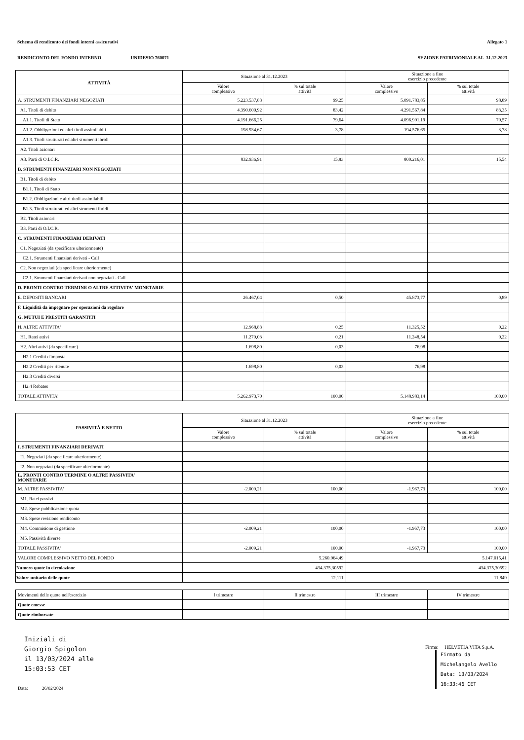Schema di rendiconto dei fondi interni assicurativi Allegato 1
RENDICONTO DEL FONDO INTERNO UNIDESIO 760071 SEZIONE PATRIMONIALE AL 31.12.2023
| ATTIVITÀ | Situazione al 31.12.2023 | | Situazione a fine esercizio precedente | |
| --- | --- | --- | --- | --- |
| | Valore complessivo | % sul totale attività | Valore complessivo | % sul totale attività |
| A. STRUMENTI FINANZIARI NEGOZIATI | 5.223.537,83 | 99,25 | 5.091.783,85 | 98,89 |
| A1. Titoli di debito | 4.390.600,92 | 83,42 | 4.291.567,84 | 83,35 |
| A1.1. Titoli di Stato | 4.191.666,25 | 79,64 | 4.096.991,19 | 79,57 |
| A1.2. Obbligazioni ed altri titoli assimilabili | 198.934,67 | 3,78 | 194.576,65 | 3,78 |
| A1.3. Titoli strutturati ed altri strumenti ibridi | | | | |
| A2. Titoli azionari | | | | |
| A3. Parti di O.I.C.R. | 832.936,91 | 15,83 | 800.216,01 | 15,54 |
| B. STRUMENTI FINANZIARI NON NEGOZIATI | | | | |
| B1. Titoli di debito | | | | |
| B1.1. Titoli di Stato | | | | |
| B1.2. Obbligazioni e altri titoli assimilabili | | | | |
| B1.3. Titoli strutturati ed altri strumenti ibridi | | | | |
| B2. Titoli azionari | | | | |
| B3. Parti di O.I.C.R. | | | | |
| C. STRUMENTI FINANZIARI DERIVATI | | | | |
| C1. Negoziati (da specificare ulteriormente) | | | | |
| C2.1. Strumenti finanziari derivati - Call | | | | |
| C2. Non negoziati (da specificare ulteriormente) | | | | |
| C2.1. Strumenti finanziari derivati non negoziati - Call | | | | |
| D. PRONTI CONTRO TERMINE O ALTRE ATTIVITA' MONETARIE | | | | |
| E. DEPOSITI BANCARI | 26.467,04 | 0,50 | 45.873,77 | 0,89 |
| F. Liquidità da impegnare per operazioni da regolare | | | | |
| G. MUTUI E PRESTITI GARANTITI | | | | |
| H. ALTRE ATTIVITA' | 12.968,83 | 0,25 | 11.325,52 | 0,22 |
| H1. Ratei attivi | 11.270,03 | 0,21 | 11.248,54 | 0,22 |
| H2. Altri attivi (da specificare) | 1.698,80 | 0,03 | 76,98 | |
| H2.1 Crediti d'imposta | | | | |
| H2.2 Crediti per ritenute | 1.698,80 | 0,03 | 76,98 | |
| H2.3 Crediti diversi | | | | |
| H2.4 Rebates | | | | |
| TOTALE ATTIVITA' | 5.262.973,70 | 100,00 | 5.148.983,14 | 100,00 |
| PASSIVITÀ E NETTO | Situazione al 31.12.2023 | | Situazione a fine esercizio precedente | |
| --- | --- | --- | --- | --- |
| | Valore complessivo | % sul totale attività | Valore complessivo | % sul totale attività |
| I. STRUMENTI FINANZIARI DERIVATI | | | | |
| I1. Negoziati (da specificare ulteriormente) | | | | |
| I2. Non negoziati (da specificare ulteriormente) | | | | |
| L. PRONTI CONTRO TERMINE O ALTRE PASSIVITA' MONETARIE | | | | |
| M. ALTRE PASSIVITA' | -2.009,21 | 100,00 | -1.967,73 | 100,00 |
| M1. Ratei passivi | | | | |
| M2. Spese pubblicazione quota | | | | |
| M3. Spese revisione rendiconto | | | | |
| M4. Commisione di gestione | -2.009,21 | 100,00 | -1.967,73 | 100,00 |
| M5. Passività diverse | | | | |
| TOTALE PASSIVITA' | -2.009,21 | 100,00 | -1.967,73 | 100,00 |
| VALORE COMPLESSIVO NETTO DEL FONDO | 5.260.964,49 | | 5.147.015,41 | |
| Numero quote in circolazione | 434.375,30592 | | 434.375,30592 | |
| Valore unitario delle quote | 12,111 | | 11,849 | |
| Movimenti delle quote nell'esercizio | I trimestre | II trimestre | III trimestre | IV trimestre |
| Quote emesse | | | | |
| Quote rimborsate | | | | |
Iniziali di
Giorgio Spigolon
il 13/03/2024 alle
15:03:53 CET
Data: 26/02/2024
Firma: HELVETIA VITA S.p.A.
Firmato da
Michelangelo Avello
Data: 13/03/2024
16:33:46 CET